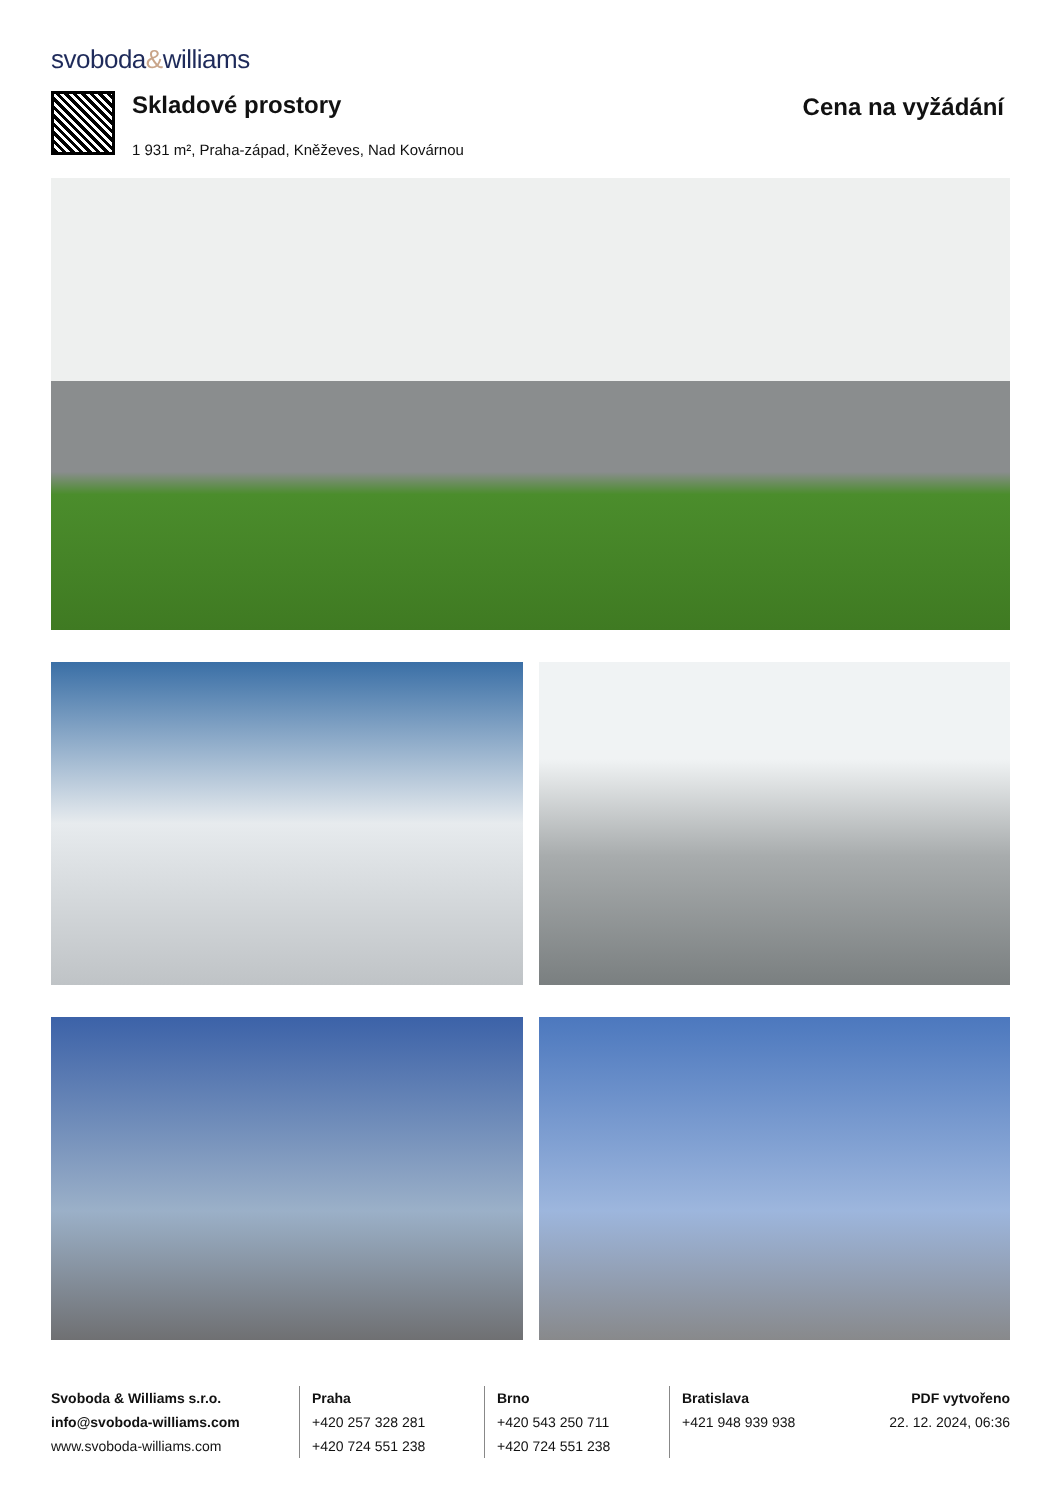svoboda&williams
Skladové prostory
1 931 m², Praha-západ, Kněževes, Nad Kovárnou
Cena na vyžádání
Svoboda & Williams s.r.o.
info@svoboda-williams.com
www.svoboda-williams.com
Praha
+420 257 328 281
+420 724 551 238
Brno
+420 543 250 711
+420 724 551 238
Bratislava
+421 948 939 938
PDF vytvořeno
22. 12. 2024, 06:36